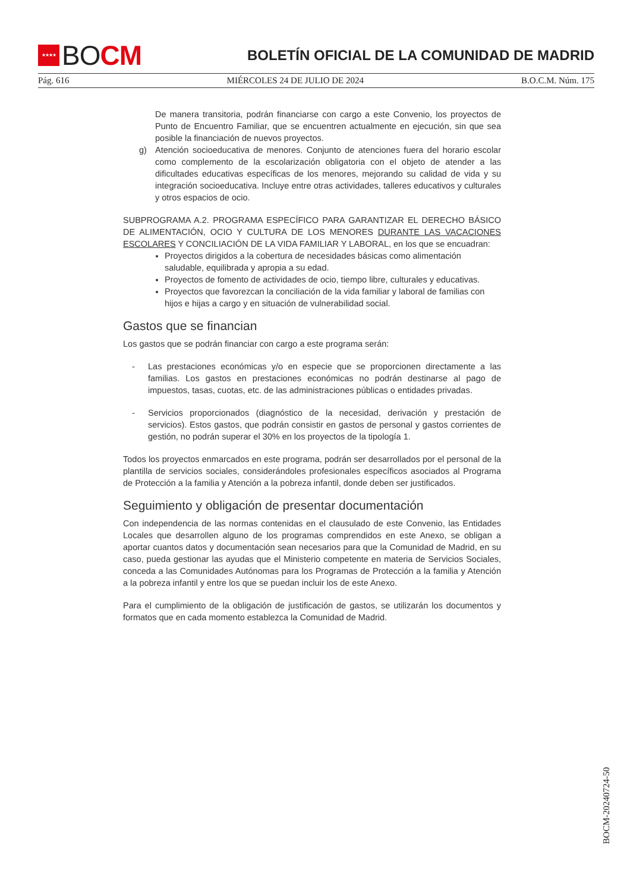★★★★ BO CM
BOLETÍN OFICIAL DE LA COMUNIDAD DE MADRID
Pág. 616 MIÉRCOLES 24 DE JULIO DE 2024 B.O.C.M. Núm. 175
De manera transitoria, podrán financiarse con cargo a este Convenio, los proyectos de Punto de Encuentro Familiar, que se encuentren actualmente en ejecución, sin que sea posible la financiación de nuevos proyectos.
g) Atención socioeducativa de menores. Conjunto de atenciones fuera del horario escolar como complemento de la escolarización obligatoria con el objeto de atender a las dificultades educativas específicas de los menores, mejorando su calidad de vida y su integración socioeducativa. Incluye entre otras actividades, talleres educativos y culturales y otros espacios de ocio.
SUBPROGRAMA A.2. PROGRAMA ESPECÍFICO PARA GARANTIZAR EL DERECHO BÁSICO DE ALIMENTACIÓN, OCIO Y CULTURA DE LOS MENORES DURANTE LAS VACACIONES ESCOLARES Y CONCILIACIÓN DE LA VIDA FAMILIAR Y LABORAL, en los que se encuadran:
Proyectos dirigidos a la cobertura de necesidades básicas como alimentación saludable, equilibrada y apropia a su edad.
Proyectos de fomento de actividades de ocio, tiempo libre, culturales y educativas.
Proyectos que favorezcan la conciliación de la vida familiar y laboral de familias con hijos e hijas a cargo y en situación de vulnerabilidad social.
Gastos que se financian
Los gastos que se podrán financiar con cargo a este programa serán:
- Las prestaciones económicas y/o en especie que se proporcionen directamente a las familias. Los gastos en prestaciones económicas no podrán destinarse al pago de impuestos, tasas, cuotas, etc. de las administraciones públicas o entidades privadas.
- Servicios proporcionados (diagnóstico de la necesidad, derivación y prestación de servicios). Estos gastos, que podrán consistir en gastos de personal y gastos corrientes de gestión, no podrán superar el 30% en los proyectos de la tipología 1.
Todos los proyectos enmarcados en este programa, podrán ser desarrollados por el personal de la plantilla de servicios sociales, considerándoles profesionales específicos asociados al Programa de Protección a la familia y Atención a la pobreza infantil, donde deben ser justificados.
Seguimiento y obligación de presentar documentación
Con independencia de las normas contenidas en el clausulado de este Convenio, las Entidades Locales que desarrollen alguno de los programas comprendidos en este Anexo, se obligan a aportar cuantos datos y documentación sean necesarios para que la Comunidad de Madrid, en su caso, pueda gestionar las ayudas que el Ministerio competente en materia de Servicios Sociales, conceda a las Comunidades Autónomas para los Programas de Protección a la familia y Atención a la pobreza infantil y entre los que se puedan incluir los de este Anexo.
Para el cumplimiento de la obligación de justificación de gastos, se utilizarán los documentos y formatos que en cada momento establezca la Comunidad de Madrid.
BOCM-20240724-50